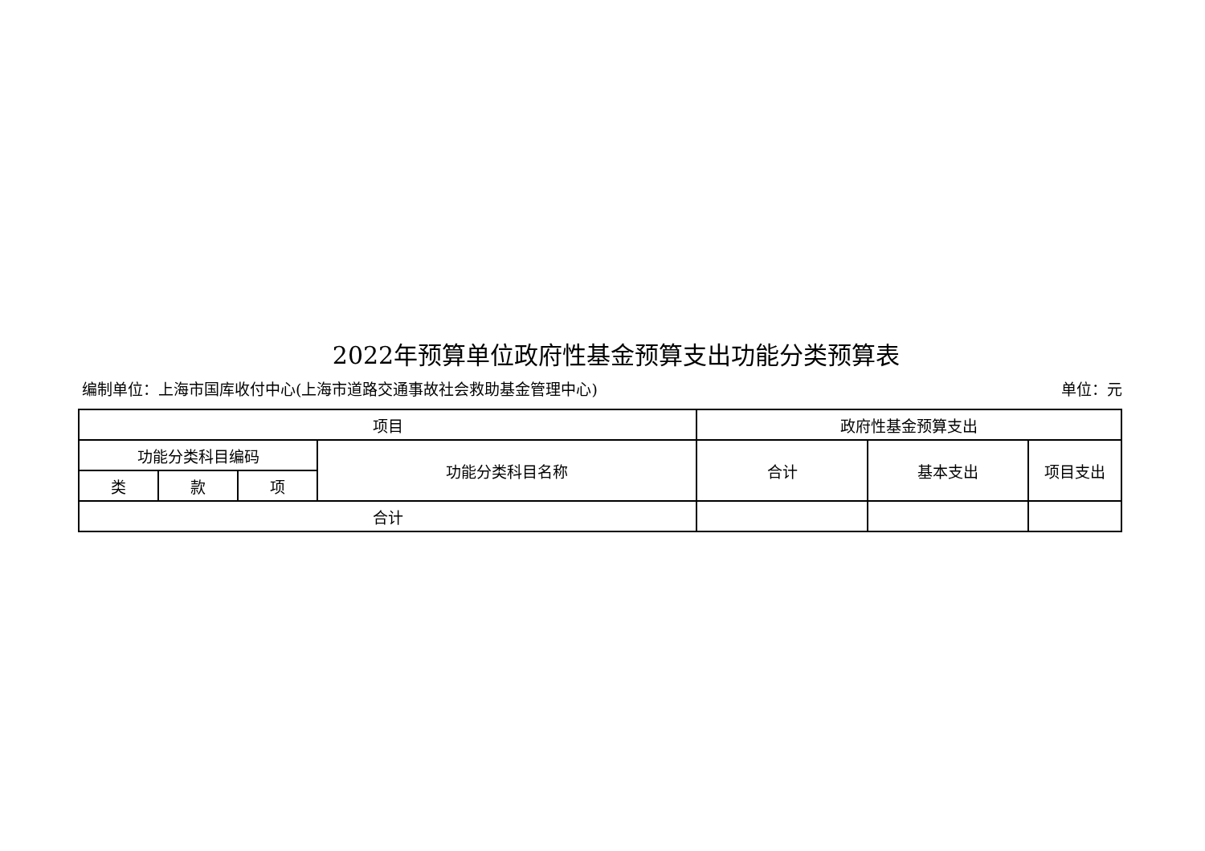2022年预算单位政府性基金预算支出功能分类预算表
编制单位：上海市国库收付中心(上海市道路交通事故社会救助基金管理中心) 单位：元
| 项目 | | | | 政府性基金预算支出 | | |
| --- | --- | --- | --- | --- | --- | --- |
| 功能分类科目编码 | | | 功能分类科目名称 | 合计 | 基本支出 | 项目支出 |
| 类 | 款 | 项 | | | | |
| 合计 | | | | | | |